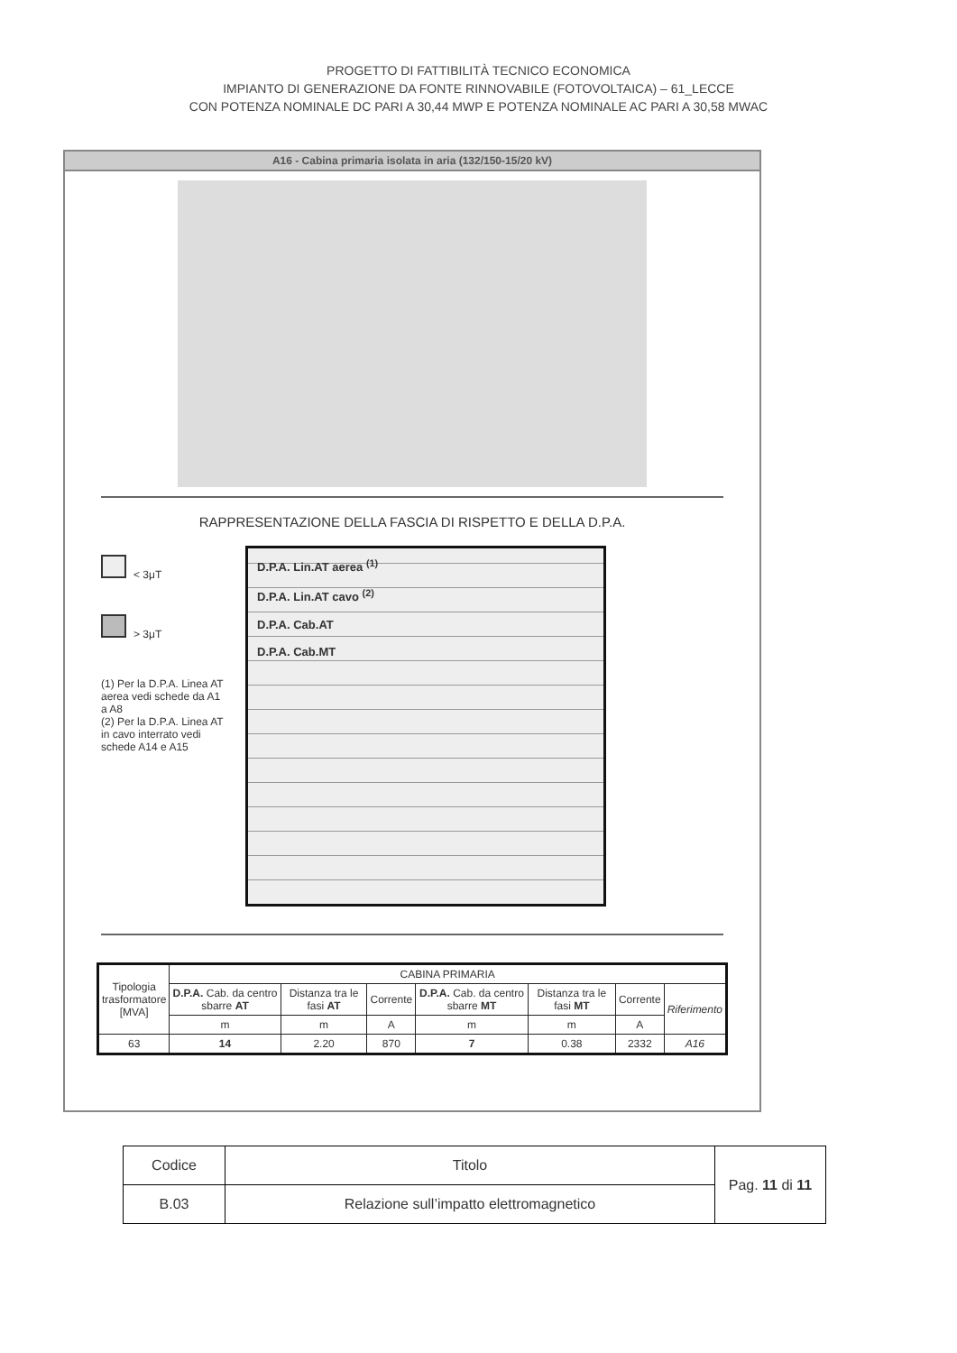PROGETTO DI FATTIBILITÀ TECNICO ECONOMICA
IMPIANTO DI GENERAZIONE DA FONTE RINNOVABILE (FOTOVOLTAICA) – 61_LECCE
CON POTENZA NOMINALE DC PARI A 30,44 MWP E POTENZA NOMINALE AC PARI A 30,58 MWAC
A16 - Cabina primaria isolata in aria (132/150-15/20 kV)
RAPPRESENTAZIONE DELLA FASCIA DI RISPETTO E DELLA D.P.A.
< 3μT
> 3μT
(1) Per la D.P.A. Linea AT aerea vedi schede da A1 a A8
(2) Per la D.P.A. Linea AT in cavo interrato vedi schede A14 e A15
D.P.A. Lin.AT aerea <sup>(1)</sup>
D.P.A. Lin.AT cavo <sup>(2)</sup>
D.P.A. Cab.AT
D.P.A. Cab.MT
| Tipologia trasformatore [MVA] | CABINA PRIMARIA | | | | | | |
| | D.P.A. Cab. da centro sbarre AT | Distanza tra le fasi AT | Corrente | D.P.A. Cab. da centro sbarre MT | Distanza tra le fasi MT | Corrente | Riferimento |
| | m | m | A | m | m | A | |
| 63 | 14 | 2.20 | 870 | 7 | 0.38 | 2332 | A16 |
| Codice | Titolo | Pag. 11 di 11 |
| B.03 | Relazione sull’impatto elettromagnetico | |